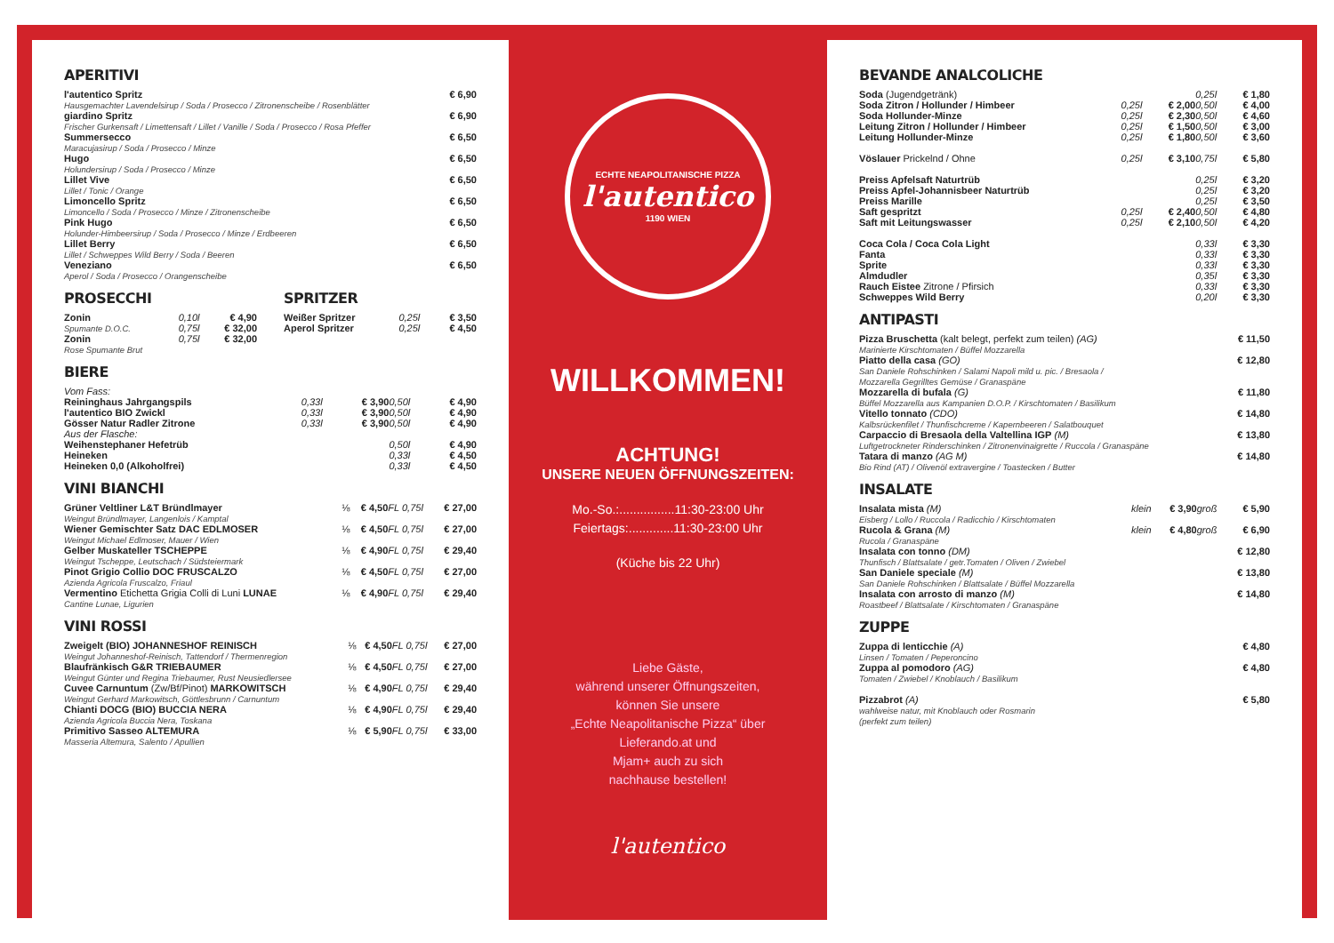APERITIVI
| l'autentico Spritz Hausgemachter Lavendelsirup / Soda / Prosecco / Zitronenscheibe / Rosenblätter | € 6,90 |
| giardino Spritz Frischer Gurkensaft / Limettensaft / Lillet / Vanille / Soda / Prosecco / Rosa Pfeffer | € 6,90 |
| Summersecco Maracujasirup / Soda / Prosecco / Minze | € 6,50 |
| Hugo Holundersirup / Soda / Prosecco / Minze | € 6,50 |
| Lillet Vive Lillet / Tonic / Orange | € 6,50 |
| Limoncello Spritz Limoncello / Soda / Prosecco / Minze / Zitronenscheibe | € 6,50 |
| Pink Hugo Holunder-Himbeersirup / Soda / Prosecco / Minze / Erdbeeren | € 6,50 |
| Lillet Berry Lillet / Schweppes Wild Berry / Soda / Beeren | € 6,50 |
| Veneziano Aperol / Soda / Prosecco / Orangenscheibe | € 6,50 |
PROSECCHI
| Zonin Spumante D.O.C. | 0,10l 0,75l | € 4,90 € 32,00 |
| Zonin Rose Spumante Brut | 0,75l | € 32,00 |
SPRITZER
| Weißer Spritzer | 0,25l | € 3,50 |
| Aperol Spritzer | 0,25l | € 4,50 |
BIERE
| Vom Fass: | | | | |
| Reininghaus Jahrgangspils | 0,33l | € 3,90 | 0,50l | € 4,90 |
| l'autentico BIO Zwickl | 0,33l | € 3,90 | 0,50l | € 4,90 |
| Gösser Natur Radler Zitrone | 0,33l | € 3,90 | 0,50l | € 4,90 |
| Aus der Flasche: | | | | |
| Weihenstephaner Hefetrüb | | | 0,50l | € 4,90 |
| Heineken | | | 0,33l | € 4,50 |
| Heineken 0,0 (Alkoholfrei) | | | 0,33l | € 4,50 |
VINI BIANCHI
| Grüner Veltliner L&T Bründlmayer Weingut Bründlmayer, Langenlois / Kamptal | ⅛ | € 4,50 | FL 0,75l | € 27,00 |
| Wiener Gemischter Satz DAC EDLMOSER Weingut Michael Edlmoser, Mauer / Wien | ⅛ | € 4,50 | FL 0,75l | € 27,00 |
| Gelber Muskateller TSCHEPPE Weingut Tscheppe, Leutschach / Südsteiermark | ⅛ | € 4,90 | FL 0,75l | € 29,40 |
| Pinot Grigio Collio DOC FRUSCALZO Azienda Agricola Fruscalzo, Friaul | ⅛ | € 4,50 | FL 0,75l | € 27,00 |
| Vermentino Etichetta Grigia Colli di Luni LUNAE Cantine Lunae, Ligurien | ⅛ | € 4,90 | FL 0,75l | € 29,40 |
VINI ROSSI
| Zweigelt (BIO) JOHANNESHOF REINISCH Weingut Johanneshof-Reinisch, Tattendorf / Thermenregion | ⅛ | € 4,50 | FL 0,75l | € 27,00 |
| Blaufränkisch G&R TRIEBAUMER Weingut Günter und Regina Triebaumer, Rust Neusiedlersee | ⅛ | € 4,50 | FL 0,75l | € 27,00 |
| Cuvee Carnuntum (Zw/Bf/Pinot) MARKOWITSCH Weingut Gerhard Markowitsch, Göttlesbrunn / Carnuntum | ⅛ | € 4,90 | FL 0,75l | € 29,40 |
| Chianti DOCG (BIO) BUCCIA NERA Azienda Agricola Buccia Nera, Toskana | ⅛ | € 4,90 | FL 0,75l | € 29,40 |
| Primitivo Sasseo ALTEMURA Masseria Altemura, Salento / Apullien | ⅛ | € 5,90 | FL 0,75l | € 33,00 |
ECHTE NEAPOLITANISCHE PIZZA
l'autentico
1190 WIEN
WILLKOMMEN!
ACHTUNG!
UNSERE NEUEN ÖFFNUNGSZEITEN:
Mo.-So.:................11:30-23:00 Uhr
Feiertags:.............11:30-23:00 Uhr
(Küche bis 22 Uhr)
Liebe Gäste,
während unserer Öffnungszeiten,
können Sie unsere
„Echte Neapolitanische Pizza“ über
Lieferando.at und
Mjam+ auch zu sich
nachhause bestellen!
l'autentico
BEVANDE ANALCOLICHE
| Soda (Jugendgetränk) | | | 0,25l | € 1,80 |
| Soda Zitron / Hollunder / Himbeer | 0,25l | € 2,00 | 0,50l | € 4,00 |
| Soda Hollunder-Minze | 0,25l | € 2,30 | 0,50l | € 4,60 |
| Leitung Zitron / Hollunder / Himbeer | 0,25l | € 1,50 | 0,50l | € 3,00 |
| Leitung Hollunder-Minze | 0,25l | € 1,80 | 0,50l | € 3,60 |
| Vöslauer Prickelnd / Ohne | 0,25l | € 3,10 | 0,75l | € 5,80 |
| Preiss Apfelsaft Naturtrüb | | | 0,25l | € 3,20 |
| Preiss Apfel-Johannisbeer Naturtrüb | | | 0,25l | € 3,20 |
| Preiss Marille | | | 0,25l | € 3,50 |
| Saft gespritzt | 0,25l | € 2,40 | 0,50l | € 4,80 |
| Saft mit Leitungswasser | 0,25l | € 2,10 | 0,50l | € 4,20 |
| Coca Cola / Coca Cola Light | | | 0,33l | € 3,30 |
| Fanta | | | 0,33l | € 3,30 |
| Sprite | | | 0,33l | € 3,30 |
| Almdudler | | | 0,35l | € 3,30 |
| Rauch Eistee Zitrone / Pfirsich | | | 0,33l | € 3,30 |
| Schweppes Wild Berry | | | 0,20l | € 3,30 |
ANTIPASTI
| Pizza Bruschetta (kalt belegt, perfekt zum teilen) (AG) Marinierte Kirschtomaten / Büffel Mozzarella | € 11,50 |
| Piatto della casa (GO) San Daniele Rohschinken / Salami Napoli mild u. pic. / Bresaola / Mozzarella Gegrilltes Gemüse / Granaspäne | € 12,80 |
| Mozzarella di bufala (G) Büffel Mozzarella aus Kampanien D.O.P. / Kirschtomaten / Basilikum | € 11,80 |
| Vitello tonnato (CDO) Kalbsrückenfilet / Thunfischcreme / Kapernbeeren / Salatbouquet | € 14,80 |
| Carpaccio di Bresaola della Valtellina IGP (M) Luftgetrockneter Rinderschinken / Zitronenvinaigrette / Ruccola / Granaspäne | € 13,80 |
| Tatara di manzo (AG M) Bio Rind (AT) / Olivenöl extravergine / Toastecken / Butter | € 14,80 |
INSALATE
| Insalata mista (M) Eisberg / Lollo / Ruccola / Radicchio / Kirschtomaten | klein | € 3,90 | groß | € 5,90 |
| Rucola & Grana (M) Rucola / Granaspäne | klein | € 4,80 | groß | € 6,90 |
| Insalata con tonno (DM) Thunfisch / Blattsalate / getr.Tomaten / Oliven / Zwiebel | | | | € 12,80 |
| San Daniele speciale (M) San Daniele Rohschinken / Blattsalate / Büffel Mozzarella | | | | € 13,80 |
| Insalata con arrosto di manzo (M) Roastbeef / Blattsalate / Kirschtomaten / Granaspäne | | | | € 14,80 |
ZUPPE
| Zuppa di lenticchie (A) Linsen / Tomaten / Peperoncino | € 4,80 |
| Zuppa al pomodoro (AG) Tomaten / Zwiebel / Knoblauch / Basilikum | € 4,80 |
| Pizzabrot (A) wahlweise natur, mit Knoblauch oder Rosmarin (perfekt zum teilen) | € 5,80 |